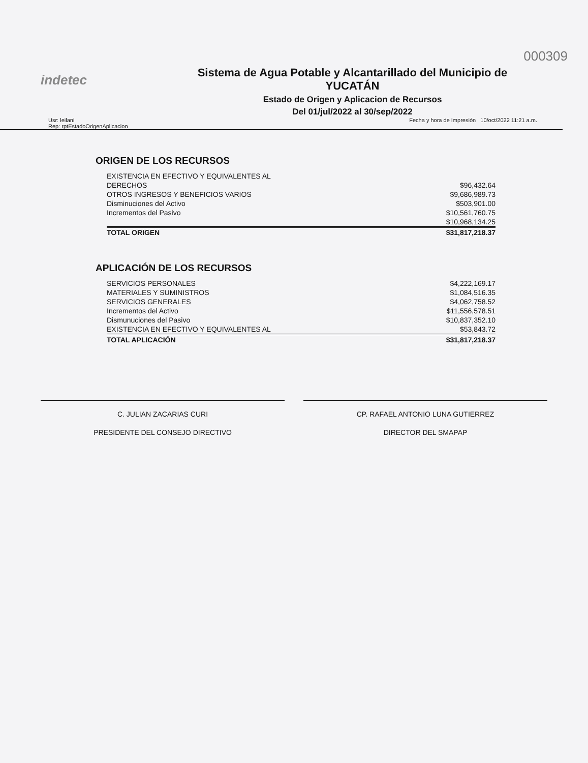000309
indetec
Sistema de Agua Potable y Alcantarillado del Municipio de
YUCATÁN
Estado de Origen y Aplicacion de Recursos
Del 01/jul/2022 al 30/sep/2022
Usr: leilani
Rep: rptEstadoOrigenAplicacion
Fecha y hora de Impresión 10/oct/2022 11:21 a.m.
ORIGEN DE LOS RECURSOS
| EXISTENCIA EN EFECTIVO Y EQUIVALENTES AL | |
| DERECHOS | $96,432.64 |
| OTROS INGRESOS Y BENEFICIOS VARIOS | $9,686,989.73 |
| Disminuciones del Activo | $503,901.00 |
| Incrementos del Pasivo | $10,561,760.75 |
| | $10,968,134.25 |
| TOTAL ORIGEN | $31,817,218.37 |
APLICACIÓN DE LOS RECURSOS
| SERVICIOS PERSONALES | $4,222,169.17 |
| MATERIALES Y SUMINISTROS | $1,084,516.35 |
| SERVICIOS GENERALES | $4,062,758.52 |
| Incrementos del Activo | $11,556,578.51 |
| Dismunuciones del Pasivo | $10,837,352.10 |
| EXISTENCIA EN EFECTIVO Y EQUIVALENTES AL | $53,843.72 |
| TOTAL APLICACIÓN | $31,817,218.37 |
C. JULIAN ZACARIAS CURI
PRESIDENTE DEL CONSEJO DIRECTIVO
CP. RAFAEL ANTONIO LUNA GUTIERREZ
DIRECTOR DEL SMAPAP